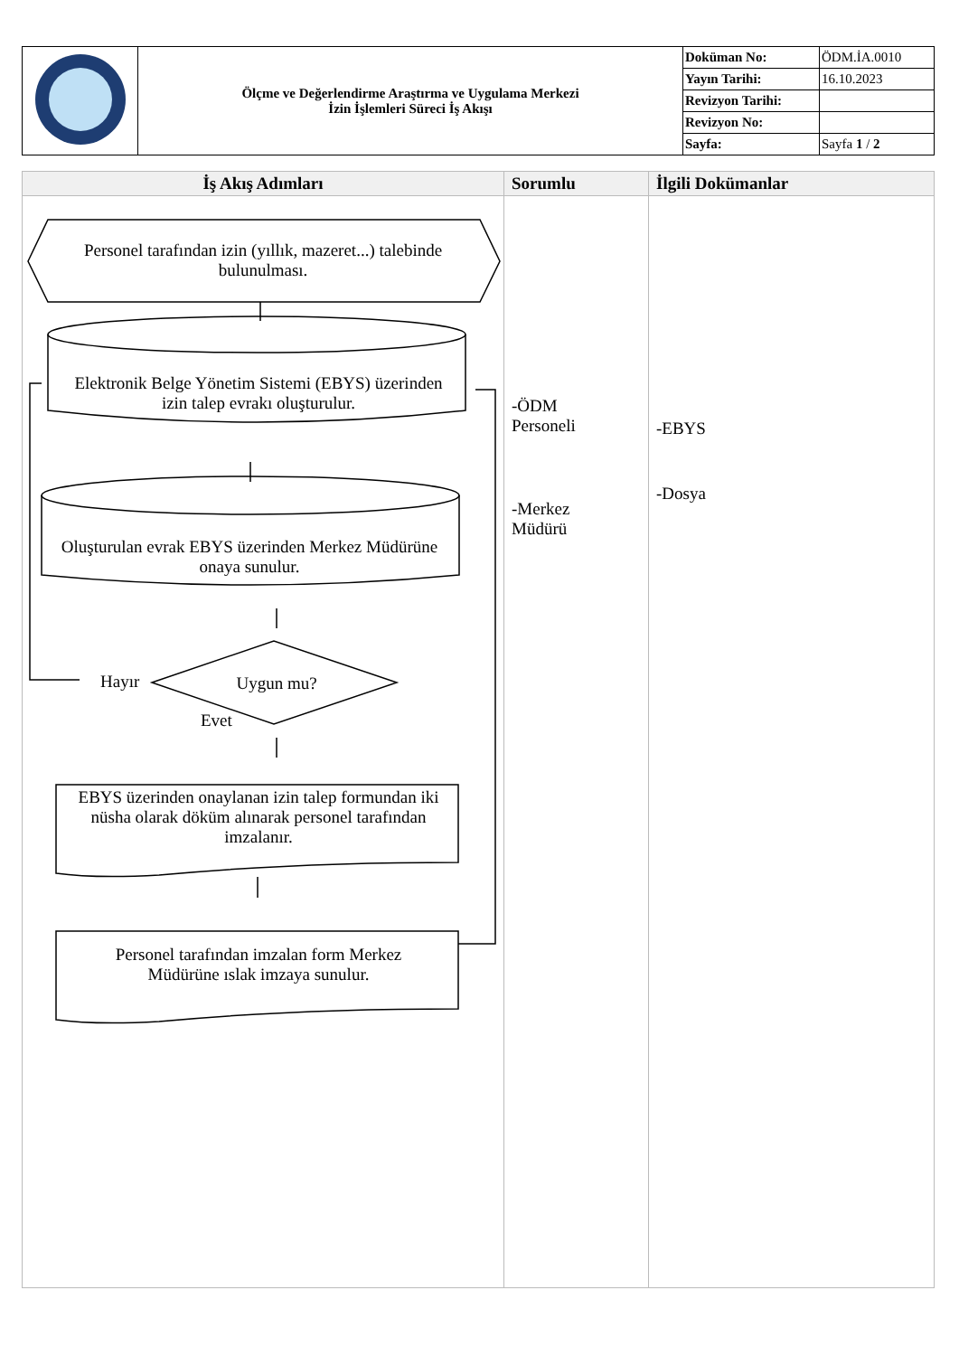| | Ölçme ve Değerlendirme Araştırma ve Uygulama Merkezi İzin İşlemleri Süreci İş Akışı | Doküman No: | ÖDM.İA.0010 |
| | | Yayın Tarihi: | 16.10.2023 |
| | | Revizyon Tarihi: | |
| | | Revizyon No: | |
| | | Sayfa: | Sayfa 1 / 2 |
| İş Akış Adımları | Sorumlu | İlgili Dokümanlar |
| --- | --- | --- |
| Personel tarafından izin (yıllık, mazeret...) talebinde bulunulması. Elektronik Belge Yönetim Sistemi (EBYS) üzerinden izin talep evrakı oluşturulur. Oluşturulan evrak EBYS üzerinden Merkez Müdürüne onaya sunulur. Hayır Uygun mu? Evet EBYS üzerinden onaylanan izin talep formundan iki nüsha olarak döküm alınarak personel tarafından imzalanır. Personel tarafından imzalan form Merkez Müdürüne ıslak imzaya sunulur. | -ÖDM Personeli -Merkez Müdürü | -EBYS -Dosya |